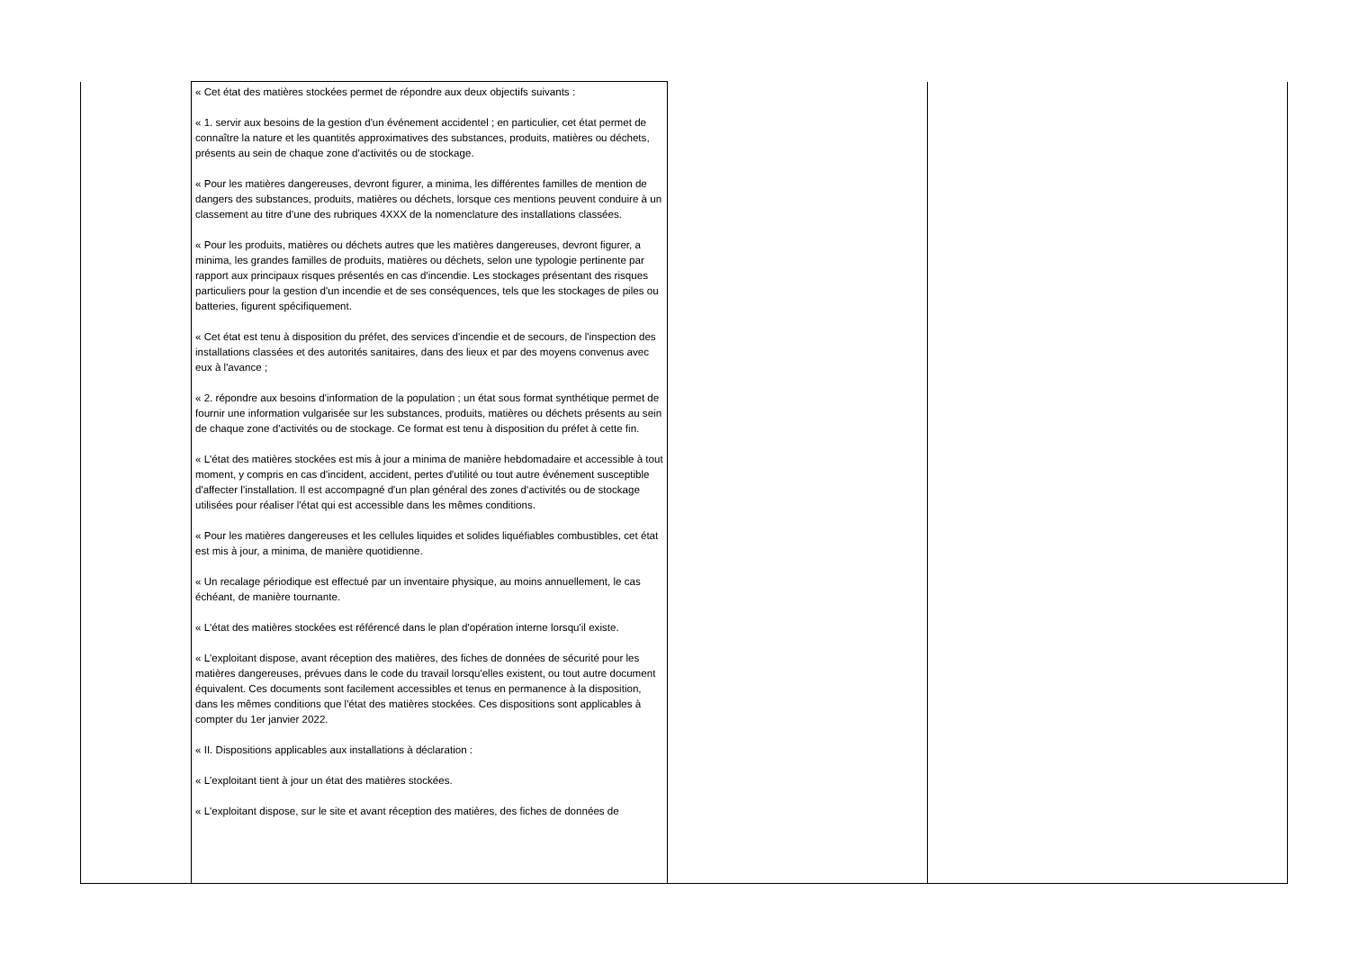| | « Cet état des matières stockées permet de répondre aux deux objectifs suivants : « 1. servir aux besoins de la gestion d'un événement accidentel ; en particulier, cet état permet de connaître la nature et les quantités approximatives des substances, produits, matières ou déchets, présents au sein de chaque zone d'activités ou de stockage. « Pour les matières dangereuses, devront figurer, a minima, les différentes familles de mention de dangers des substances, produits, matières ou déchets, lorsque ces mentions peuvent conduire à un classement au titre d'une des rubriques 4XXX de la nomenclature des installations classées. « Pour les produits, matières ou déchets autres que les matières dangereuses, devront figurer, a minima, les grandes familles de produits, matières ou déchets, selon une typologie pertinente par rapport aux principaux risques présentés en cas d'incendie. Les stockages présentant des risques particuliers pour la gestion d'un incendie et de ses conséquences, tels que les stockages de piles ou batteries, figurent spécifiquement. « Cet état est tenu à disposition du préfet, des services d'incendie et de secours, de l'inspection des installations classées et des autorités sanitaires, dans des lieux et par des moyens convenus avec eux à l'avance ; « 2. répondre aux besoins d'information de la population ; un état sous format synthétique permet de fournir une information vulgarisée sur les substances, produits, matières ou déchets présents au sein de chaque zone d'activités ou de stockage. Ce format est tenu à disposition du préfet à cette fin. « L'état des matières stockées est mis à jour a minima de manière hebdomadaire et accessible à tout moment, y compris en cas d'incident, accident, pertes d'utilité ou tout autre événement susceptible d'affecter l'installation. Il est accompagné d'un plan général des zones d'activités ou de stockage utilisées pour réaliser l'état qui est accessible dans les mêmes conditions. « Pour les matières dangereuses et les cellules liquides et solides liquéfiables combustibles, cet état est mis à jour, a minima, de manière quotidienne. « Un recalage périodique est effectué par un inventaire physique, au moins annuellement, le cas échéant, de manière tournante. « L'état des matières stockées est référencé dans le plan d'opération interne lorsqu'il existe. « L'exploitant dispose, avant réception des matières, des fiches de données de sécurité pour les matières dangereuses, prévues dans le code du travail lorsqu'elles existent, ou tout autre document équivalent. Ces documents sont facilement accessibles et tenus en permanence à la disposition, dans les mêmes conditions que l'état des matières stockées. Ces dispositions sont applicables à compter du 1er janvier 2022. « II. Dispositions applicables aux installations à déclaration : « L'exploitant tient à jour un état des matières stockées. « L'exploitant dispose, sur le site et avant réception des matières, des fiches de données de | | |